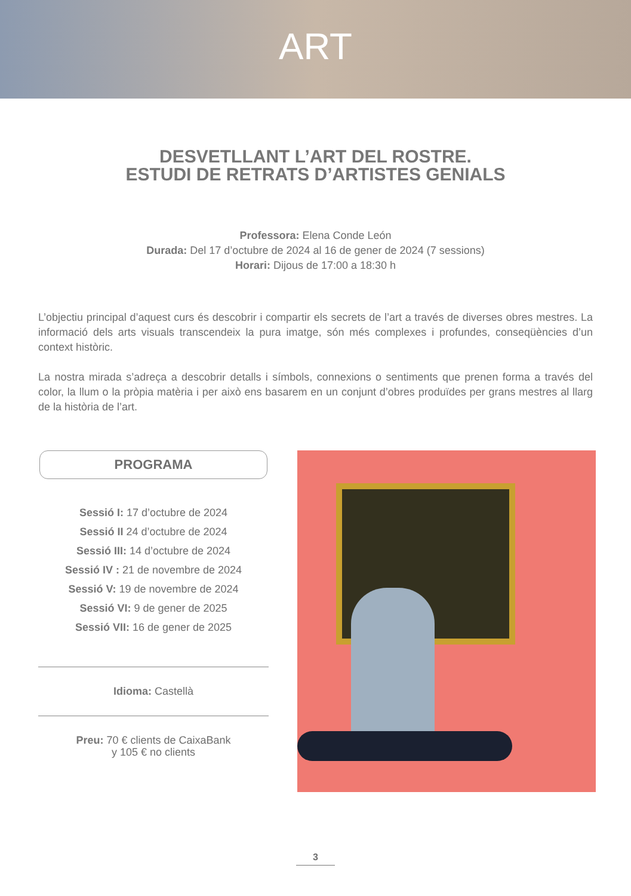ART
DESVETLLANT L’ART DEL ROSTRE.
ESTUDI DE RETRATS D’ARTISTES GENIALS
Professora: Elena Conde León
Durada: Del 17 d’octubre de 2024 al 16 de gener de 2024 (7 sessions)
Horari: Dijous de 17:00 a 18:30 h
L’objectiu principal d’aquest curs és descobrir i compartir els secrets de l’art a través de diverses obres mestres. La informació dels arts visuals transcendeix la pura imatge, són més complexes i profundes, conseqüències d’un context històric.
La nostra mirada s’adreça a descobrir detalls i símbols, connexions o sentiments que prenen forma a través del color, la llum o la pròpia matèria i per això ens basarem en un conjunt d’obres produïdes per grans mestres al llarg de la història de l’art.
PROGRAMA
Sessió I: 17 d’octubre de 2024
Sessió II 24 d’octubre de 2024
Sessió III: 14 d’octubre de 2024
Sessió IV : 21 de novembre de 2024
Sessió V: 19 de novembre de 2024
Sessió VI: 9 de gener de 2025
Sessió VII: 16 de gener de 2025
Idioma: Castellà
Preu: 70 € clients de CaixaBank
y 105 € no clients
3